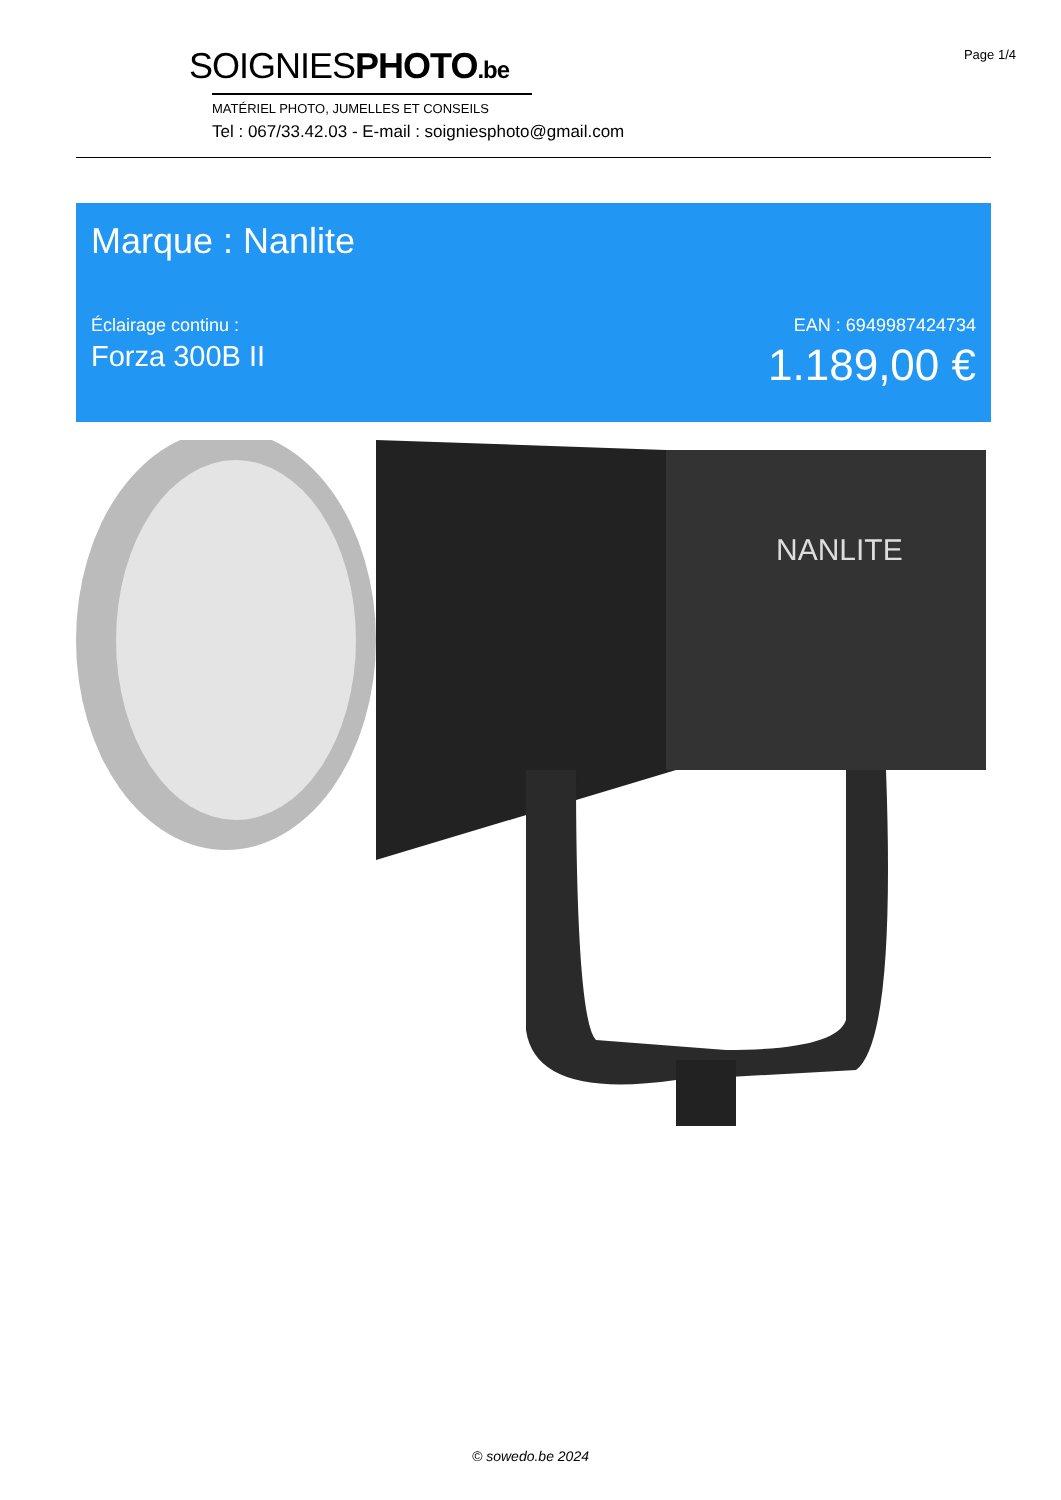Page 1/4
SOIGNIESPHOTO.be
MATÉRIEL PHOTO, JUMELLES ET CONSEILS
Tel : 067/33.42.03 - E-mail : soigniesphoto@gmail.com
Marque : Nanlite
Éclairage continu :
Forza 300B II
EAN : 6949987424734
1.189,00 €
NANLITE
© sowedo.be 2024